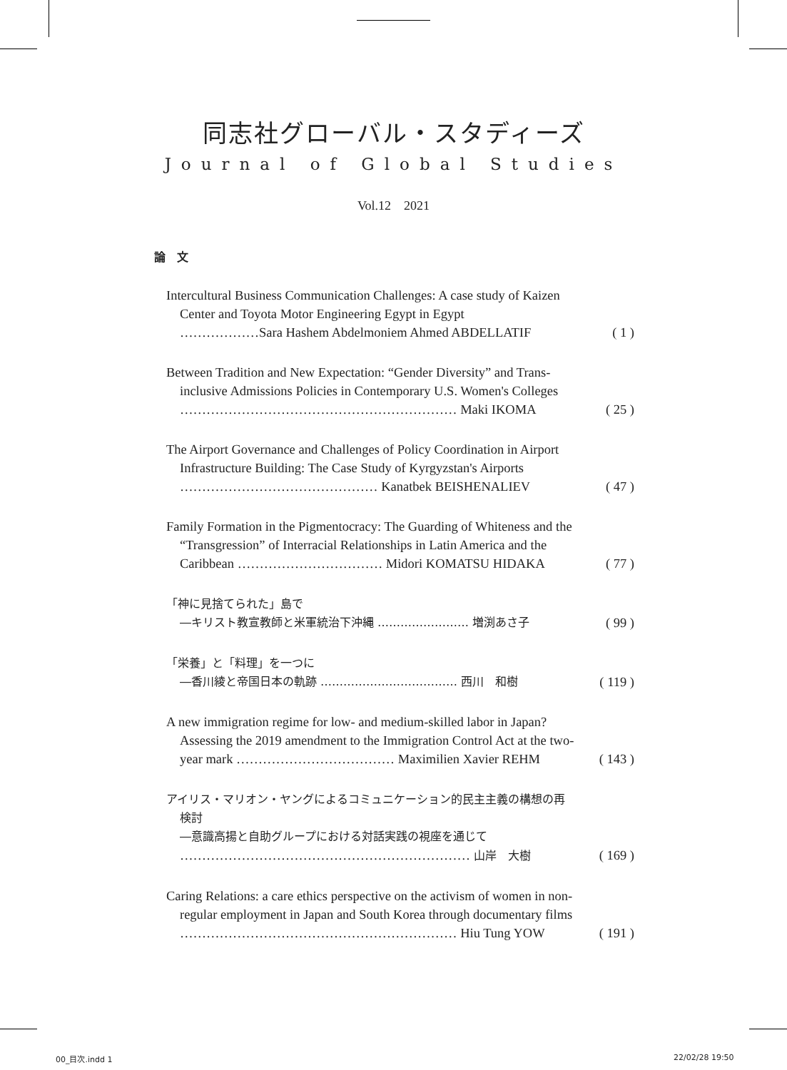同志社グローバル・スタディーズ
Journal of Global Studies
Vol.12　2021
論　文
Intercultural Business Communication Challenges: A case study of Kaizen
Center and Toyota Motor Engineering Egypt in Egypt
………………Sara Hashem Abdelmoniem Ahmed ABDELLATIF ( 1 )
Between Tradition and New Expectation: “Gender Diversity” and Trans-
inclusive Admissions Policies in Contemporary U.S. Women's Colleges
……………………………………………………… Maki IKOMA ( 25 )
The Airport Governance and Challenges of Policy Coordination in Airport
Infrastructure Building: The Case Study of Kyrgyzstan's Airports
……………………………………… Kanatbek BEISHENALIEV ( 47 )
Family Formation in the Pigmentocracy: The Guarding of Whiteness and the
“Transgression” of Interracial Relationships in Latin America and the
Caribbean …………………………… Midori KOMATSU HIDAKA ( 77 )
「神に見捨てられた」島で
―キリスト教宣教師と米軍統治下沖縄 …………………… 増渕あさ子 ( 99 )
「栄養」と「料理」を一つに
―香川綾と帝国日本の軌跡 ……………………………… 西川　和樹 ( 119 )
A new immigration regime for low- and medium-skilled labor in Japan?
Assessing the 2019 amendment to the Immigration Control Act at the two-
year mark ……………………………… Maximilien Xavier REHM ( 143 )
アイリス・マリオン・ヤングによるコミュニケーション的民主主義の構想の再
検討
―意識高揚と自助グループにおける対話実践の視座を通じて
………………………………………………………… 山岸　大樹 ( 169 )
Caring Relations: a care ethics perspective on the activism of women in non-
regular employment in Japan and South Korea through documentary films
……………………………………………………… Hiu Tung YOW ( 191 )
00_目次.indd 1 22/02/28 19:50